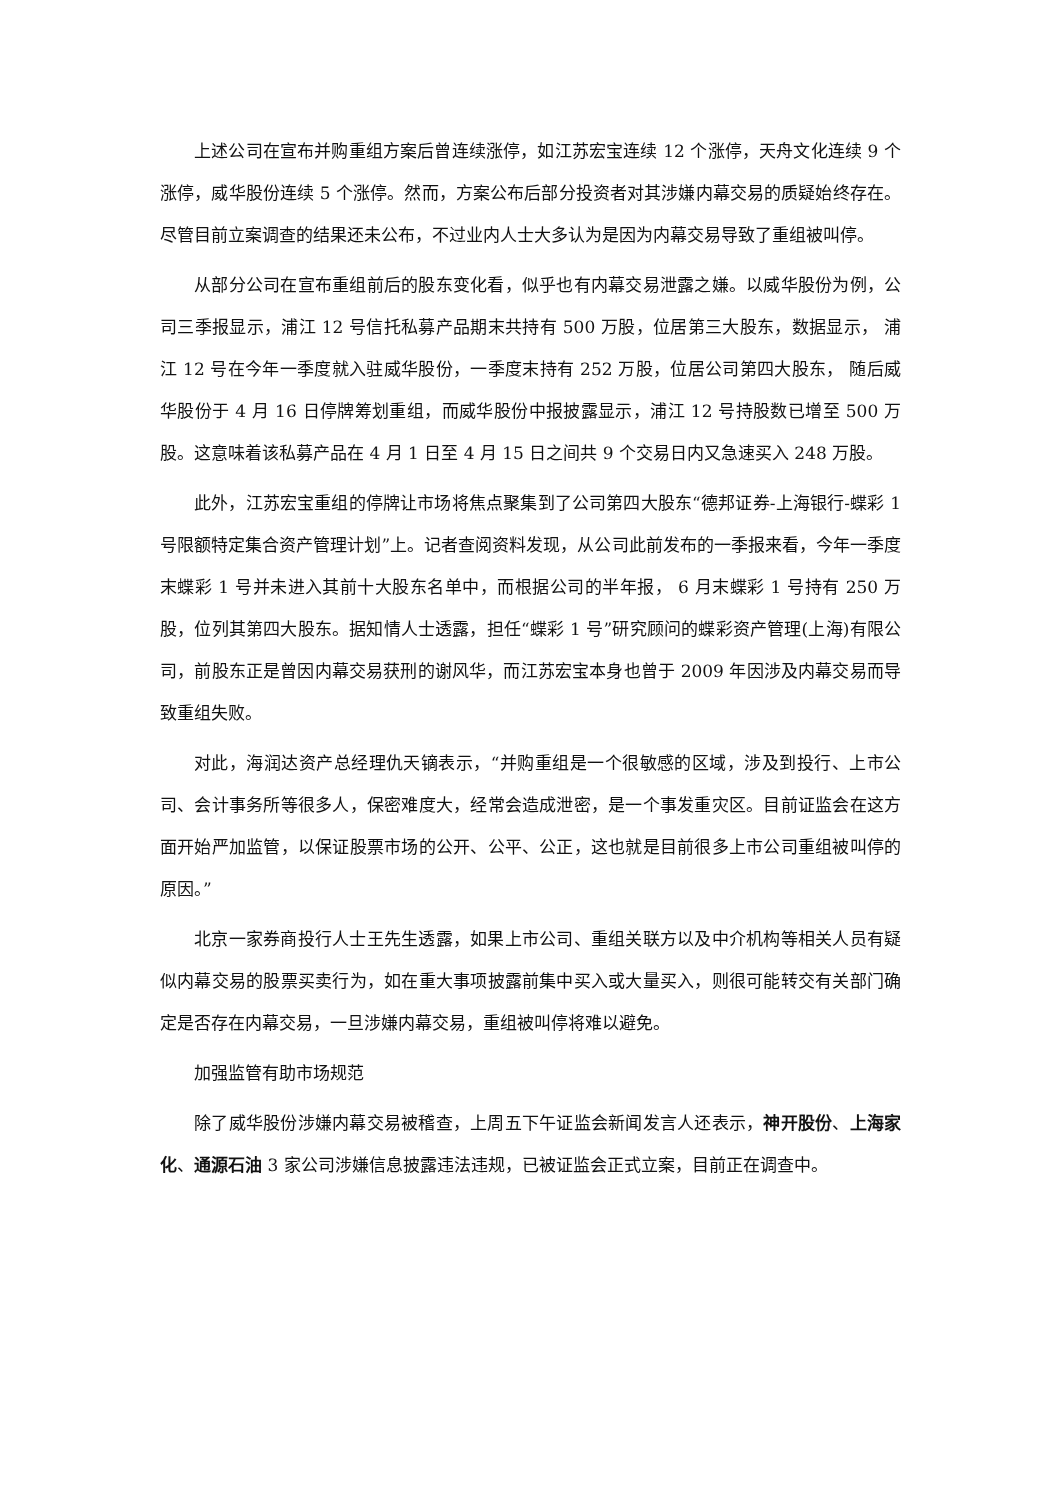上述公司在宣布并购重组方案后曾连续涨停，如江苏宏宝连续 12 个涨停，天舟文化连续 9 个涨停，威华股份连续 5 个涨停。然而，方案公布后部分投资者对其涉嫌内幕交易的质疑始终存在。尽管目前立案调查的结果还未公布，不过业内人士大多认为是因为内幕交易导致了重组被叫停。
从部分公司在宣布重组前后的股东变化看，似乎也有内幕交易泄露之嫌。以威华股份为例，公司三季报显示，浦江 12 号信托私募产品期末共持有 500 万股，位居第三大股东，数据显示， 浦江 12 号在今年一季度就入驻威华股份，一季度末持有 252 万股，位居公司第四大股东， 随后威华股份于 4 月 16 日停牌筹划重组，而威华股份中报披露显示，浦江 12 号持股数已增至 500 万股。这意味着该私募产品在 4 月 1 日至 4 月 15 日之间共 9 个交易日内又急速买入 248 万股。
此外，江苏宏宝重组的停牌让市场将焦点聚集到了公司第四大股东“德邦证券-上海银行-蝶彩 1 号限额特定集合资产管理计划”上。记者查阅资料发现，从公司此前发布的一季报来看，今年一季度末蝶彩 1 号并未进入其前十大股东名单中，而根据公司的半年报， 6 月末蝶彩 1 号持有 250 万股，位列其第四大股东。据知情人士透露，担任“蝶彩 1 号”研究顾问的蝶彩资产管理(上海)有限公司，前股东正是曾因内幕交易获刑的谢风华，而江苏宏宝本身也曾于 2009 年因涉及内幕交易而导致重组失败。
对此，海润达资产总经理仇天镝表示，“并购重组是一个很敏感的区域，涉及到投行、上市公司、会计事务所等很多人，保密难度大，经常会造成泄密，是一个事发重灾区。目前证监会在这方面开始严加监管，以保证股票市场的公开、公平、公正，这也就是目前很多上市公司重组被叫停的原因。”
北京一家券商投行人士王先生透露，如果上市公司、重组关联方以及中介机构等相关人员有疑似内幕交易的股票买卖行为，如在重大事项披露前集中买入或大量买入，则很可能转交有关部门确定是否存在内幕交易，一旦涉嫌内幕交易，重组被叫停将难以避免。
加强监管有助市场规范
除了威华股份涉嫌内幕交易被稽查，上周五下午证监会新闻发言人还表示，神开股份、上海家化、通源石油 3 家公司涉嫌信息披露违法违规，已被证监会正式立案，目前正在调查中。